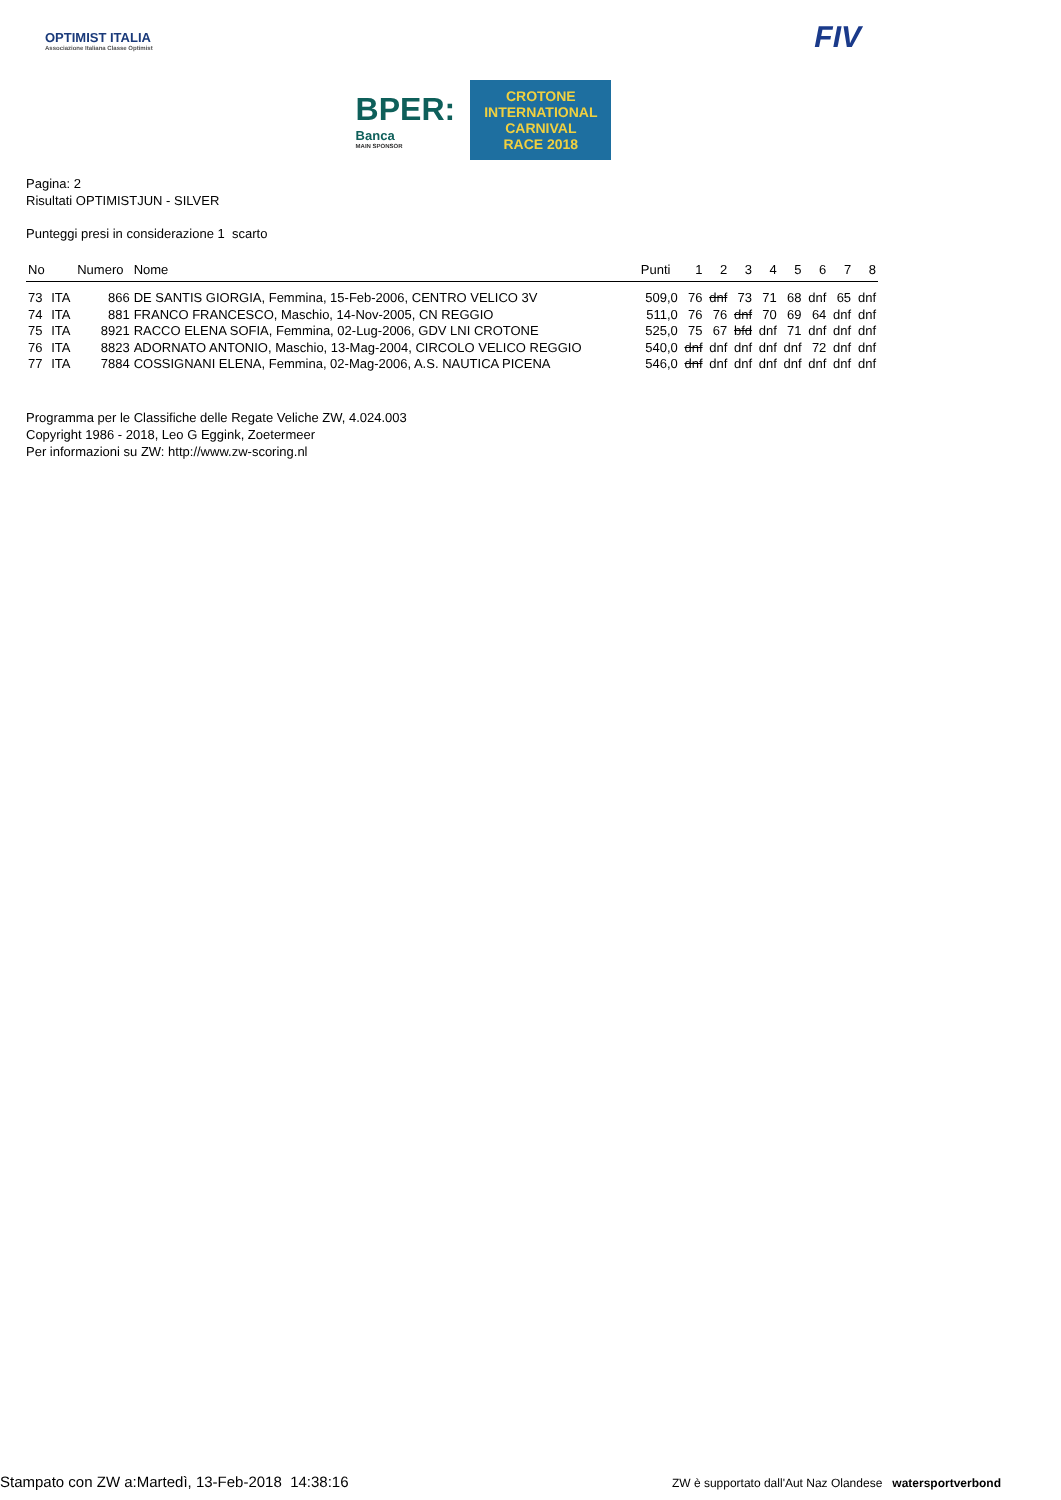OPTIMIST ITALIA
Associazione Italiana Classe Optimist
BPER:
Banca
MAIN SPONSOR
CROTONE
INTERNATIONAL
CARNIVAL
RACE 2018
FIV
Pagina: 2
Risultati OPTIMISTJUN - SILVER
Punteggi presi in considerazione 1 scarto
| No | | Numero | Nome | Punti | 1 | 2 | 3 | 4 | 5 | 6 | 7 | 8 |
| --- | --- | --- | --- | --- | --- | --- | --- | --- | --- | --- | --- | --- |
| 73 | ITA | 866 | DE SANTIS GIORGIA, Femmina, 15-Feb-2006, CENTRO VELICO 3V | 509,0 | 76 | dnf | 73 | 71 | 68 | dnf | 65 | dnf |
| 74 | ITA | 881 | FRANCO FRANCESCO, Maschio, 14-Nov-2005, CN REGGIO | 511,0 | 76 | 76 | dnf | 70 | 69 | 64 | dnf | dnf |
| 75 | ITA | 8921 | RACCO ELENA SOFIA, Femmina, 02-Lug-2006, GDV LNI CROTONE | 525,0 | 75 | 67 | bfd | dnf | 71 | dnf | dnf | dnf |
| 76 | ITA | 8823 | ADORNATO ANTONIO, Maschio, 13-Mag-2004, CIRCOLO VELICO REGGIO | 540,0 | dnf | dnf | dnf | dnf | dnf | 72 | dnf | dnf |
| 77 | ITA | 7884 | COSSIGNANI ELENA, Femmina, 02-Mag-2006, A.S. NAUTICA PICENA | 546,0 | dnf | dnf | dnf | dnf | dnf | dnf | dnf | dnf |
Programma per le Classifiche delle Regate Veliche ZW, 4.024.003
Copyright 1986 - 2018, Leo G Eggink, Zoetermeer
Per informazioni su ZW: http://www.zw-scoring.nl
Stampato con ZW a:Martedì, 13-Feb-2018 14:38:16
ZW è supportato dall'Aut Naz Olandese watersportverbond